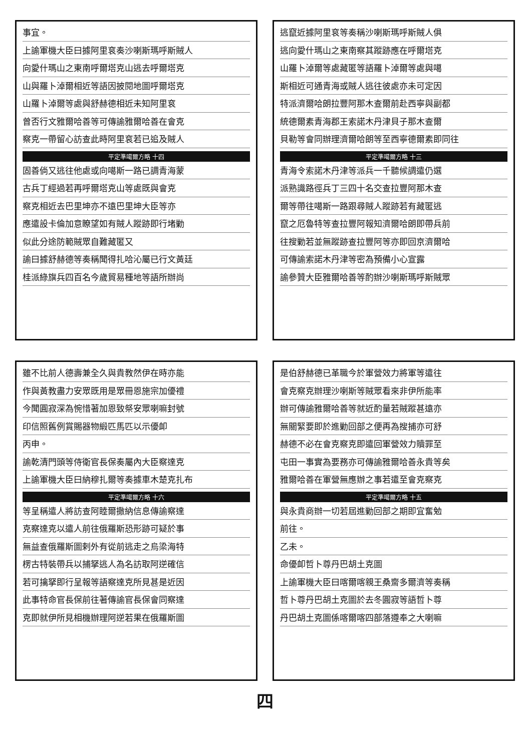事宜。
上諭軍機大臣曰據阿里袞奏沙喇斯瑪呼斯賊人
向愛什瑪山之東南呼爾塔克山逃去呼爾塔克
山與羅卜淖爾相近等語因披閱地圖呼爾塔克
山羅卜淖爾等處與舒赫德相近未知阿里袞
曾否行文雅爾哈善等可傳諭雅爾哈善在會克
察克一帶留心訪查此時阿里袞若已追及賊人
平定準噶爾方略 十四
固善倘又逃往他處或向噶斯一路已調青海蒙
古兵丁經過若再呼爾塔克山等處既與會克
察克相近去巴里坤亦不遠巴里坤大臣等亦
應遣設卡倫加意瞭望如有賊人蹤跡即行堵勦
似此分途防範賊眾自難藏匿又
諭曰據舒赫德等奏稱聞得扎哈沁屬已行文黃廷
桂派綠旗兵四百名今歲貿易種地等語所辦尚
逃竄近據阿里袞等奏稱沙喇斯瑪呼斯賊人俱
逃向愛什瑪山之東南察其蹤跡應在呼爾塔克
山羅卜淖爾等處藏匿等語羅卜淖爾等處與噶
斯相近可通青海或賊人逃往彼處亦未可定因
特派濟爾哈朗拉豐阿那木查爾前赴西寧與副都
統德爾素青海郡王索諾木丹津貝子那木查爾
貝勒等會同辦理濟爾哈朗等至西寧德爾素即同往
平定準噶爾方略 十三
青海令索諾木丹津等派兵一千聽候調遣仍選
派熟識路徑兵丁三四十名交查拉豐阿那木查
爾等帶往噶斯一路跟尋賊人蹤跡若有藏匿逃
竄之厄魯特等查拉豐阿報知濟爾哈朗即帶兵前
往搜勦若並無蹤跡查拉豐阿等亦即回京濟爾哈
可傳諭索諾木丹津等密為預備小心宣露
諭參贊大臣雅爾哈善等酌辦沙喇斯瑪呼斯賊眾
雖不比前人德壽兼全久與貴教然伊在時亦能
作與黃教盡力安眾既用是眾冊恩施宗加優禮
今聞圓寂深為惋惜著加恩致祭安眾喇嘛封號
印信照舊例賞賜器物緞匹馬匹以示優卹
丙申。
諭乾清門頭等侍衛官長保奏屬內大臣察達克
上諭軍機大臣曰納穆扎爾等奏據車木楚克扎布
平定準噶爾方略 十六
等呈稱遣人將訪查阿睦爾撒納信息傳諭察達
克察達克以遣人前往俄羅斯恐形跡可疑於事
無益查俄羅斯圖剌外有從前逃走之烏梁海特
楞古特裝帶兵以捕拏逃人為名訪取阿逆確信
若可擒拏即行呈報等語察達克所見甚是近因
此事特命官長保前往著傳諭官長保會同察達
克即就伊所見相機辦理阿逆若果在俄羅斯圖
是伯舒赫德已革職今於軍營效力將軍等遣往
會克察克辦理沙喇斯等賊眾看來非伊所能率
辦可傳諭雅爾哈善等就近酌量若賊蹤甚遠亦
無關緊要即於進勦回部之便再為搜捕亦可舒
赫德不必在會克察克即遣回軍營效力贖罪至
屯田一事實為要務亦可傳諭雅爾哈善永貴等矣
雅爾哈善在軍營無應辦之事若遣至會克察克
平定準噶爾方略 十五
與永貴商辦一切若屆進勦回部之期即宜奮勉
前往。
乙未。
命優卹哲卜尊丹巴胡土克圖
上諭軍機大臣曰喀爾喀親王桑齋多爾濟等奏稱
哲卜尊丹巴胡土克圖於去冬圓寂等語哲卜尊
丹巴胡土克圖係喀爾喀四部落遵奉之大喇嘛
四